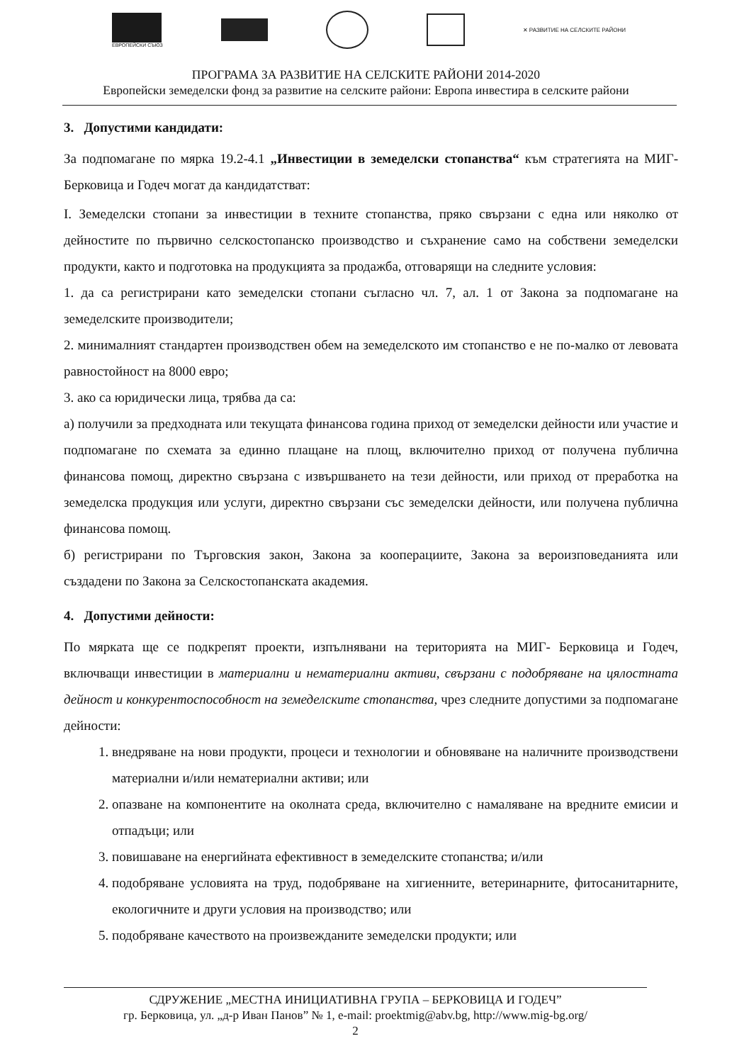ЕВРОПЕЙСКИ СЪЮЗ ✕ РАЗВИТИЕ НА СЕЛСКИТЕ РАЙОНИ
ПРОГРАМА ЗА РАЗВИТИЕ НА СЕЛСКИТЕ РАЙОНИ 2014-2020
Европейски земеделски фонд за развитие на селските райони: Европа инвестира в селските райони
3. Допустими кандидати:
За подпомагане по мярка 19.2-4.1 „Инвестиции в земеделски стопанства“ към стратегията на МИГ-Берковица и Годеч могат да кандидатстват:
I. Земеделски стопани за инвестиции в техните стопанства, пряко свързани с една или няколко от дейностите по първично селскостопанско производство и съхранение само на собствени земеделски продукти, както и подготовка на продукцията за продажба, отговарящи на следните условия:
1. да са регистрирани като земеделски стопани съгласно чл. 7, ал. 1 от Закона за подпомагане на земеделските производители;
2. минималният стандартен производствен обем на земеделското им стопанство е не по-малко от левовата равностойност на 8000 евро;
3. ако са юридически лица, трябва да са:
а) получили за предходната или текущата финансова година приход от земеделски дейности или участие и подпомагане по схемата за единно плащане на площ, включително приход от получена публична финансова помощ, директно свързана с извършването на тези дейности, или приход от преработка на земеделска продукция или услуги, директно свързани със земеделски дейности, или получена публична финансова помощ.
б) регистрирани по Търговския закон, Закона за кооперациите, Закона за вероизповеданията или създадени по Закона за Селскостопанската академия.
4. Допустими дейности:
По мярката ще се подкрепят проекти, изпълнявани на територията на МИГ- Берковица и Годеч, включващи инвестиции в материални и нематериални активи, свързани с подобряване на цялостната дейност и конкурентоспособност на земеделските стопанства, чрез следните допустими за подпомагане дейности:
1. внедряване на нови продукти, процеси и технологии и обновяване на наличните производствени материални и/или нематериални активи; или
2. опазване на компонентите на околната среда, включително с намаляване на вредните емисии и отпадъци; или
3. повишаване на енергийната ефективност в земеделските стопанства; и/или
4. подобряване условията на труд, подобряване на хигиенните, ветеринарните, фитосанитарните, екологичните и други условия на производство; или
5. подобряване качеството на произвежданите земеделски продукти; или
СДРУЖЕНИЕ „МЕСТНА ИНИЦИАТИВНА ГРУПА – БЕРКОВИЦА И ГОДЕЧ”
гр. Берковица, ул. „д-р Иван Панов” № 1, e-mail: proektmig@abv.bg, http://www.mig-bg.org/
2